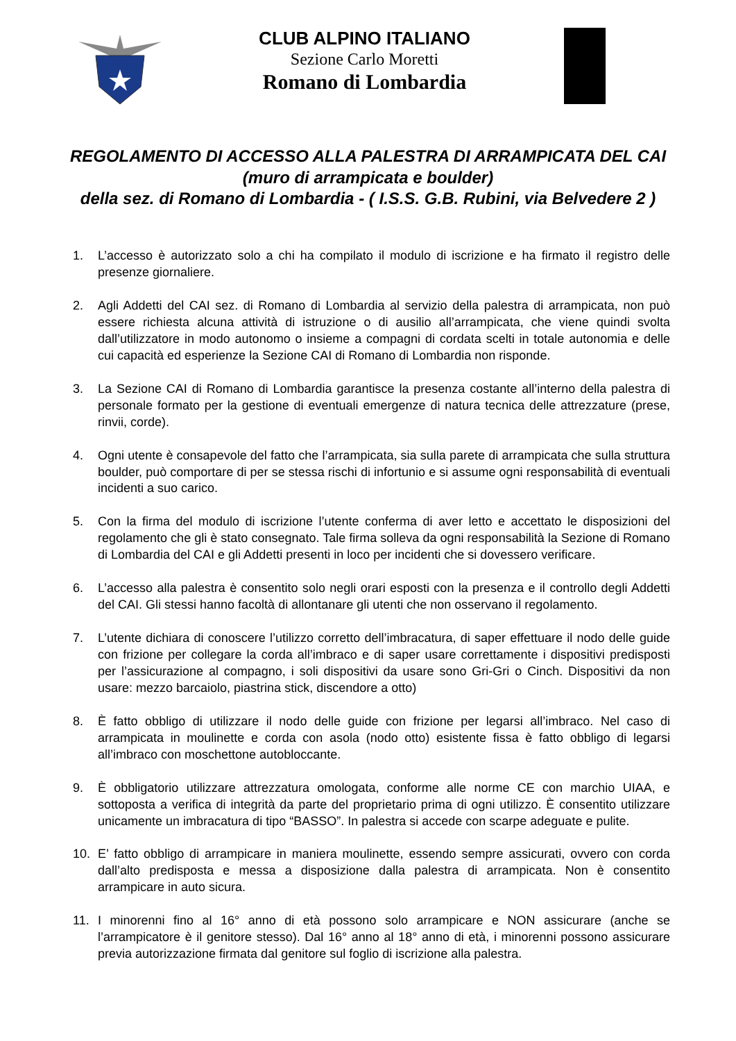CLUB ALPINO ITALIANO
Sezione Carlo Moretti
Romano di Lombardia
REGOLAMENTO DI ACCESSO ALLA PALESTRA DI ARRAMPICATA DEL CAI
(muro di arrampicata e boulder)
della sez. di Romano di Lombardia - ( I.S.S. G.B. Rubini, via Belvedere 2 )
1. L’accesso è autorizzato solo a chi ha compilato il modulo di iscrizione e ha firmato il registro delle presenze giornaliere.
2. Agli Addetti del CAI sez. di Romano di Lombardia al servizio della palestra di arrampicata, non può essere richiesta alcuna attività di istruzione o di ausilio all’arrampicata, che viene quindi svolta dall’utilizzatore in modo autonomo o insieme a compagni di cordata scelti in totale autonomia e delle cui capacità ed esperienze la Sezione CAI di Romano di Lombardia non risponde.
3. La Sezione CAI di Romano di Lombardia garantisce la presenza costante all’interno della palestra di personale formato per la gestione di eventuali emergenze di natura tecnica delle attrezzature (prese, rinvii, corde).
4. Ogni utente è consapevole del fatto che l’arrampicata, sia sulla parete di arrampicata che sulla struttura boulder, può comportare di per se stessa rischi di infortunio e si assume ogni responsabilità di eventuali incidenti a suo carico.
5. Con la firma del modulo di iscrizione l’utente conferma di aver letto e accettato le disposizioni del regolamento che gli è stato consegnato. Tale firma solleva da ogni responsabilità la Sezione di Romano di Lombardia del CAI e gli Addetti presenti in loco per incidenti che si dovessero verificare.
6. L’accesso alla palestra è consentito solo negli orari esposti con la presenza e il controllo degli Addetti del CAI. Gli stessi hanno facoltà di allontanare gli utenti che non osservano il regolamento.
7. L’utente dichiara di conoscere l’utilizzo corretto dell’imbracatura, di saper effettuare il nodo delle guide con frizione per collegare la corda all’imbraco e di saper usare correttamente i dispositivi predisposti per l’assicurazione al compagno, i soli dispositivi da usare sono Gri-Gri o Cinch. Dispositivi da non usare: mezzo barcaiolo, piastrina stick, discendore a otto)
8. È fatto obbligo di utilizzare il nodo delle guide con frizione per legarsi all’imbraco. Nel caso di arrampicata in moulinette e corda con asola (nodo otto) esistente fissa è fatto obbligo di legarsi all’imbraco con moschettone autobloccante.
9. È obbligatorio utilizzare attrezzatura omologata, conforme alle norme CE con marchio UIAA, e sottoposta a verifica di integrità da parte del proprietario prima di ogni utilizzo. È consentito utilizzare unicamente un imbracatura di tipo “BASSO”. In palestra si accede con scarpe adeguate e pulite.
10. E’ fatto obbligo di arrampicare in maniera moulinette, essendo sempre assicurati, ovvero con corda dall’alto predisposta e messa a disposizione dalla palestra di arrampicata. Non è consentito arrampicare in auto sicura.
11. I minorenni fino al 16° anno di età possono solo arrampicare e NON assicurare (anche se l’arrampicatore è il genitore stesso). Dal 16° anno al 18° anno di età, i minorenni possono assicurare previa autorizzazione firmata dal genitore sul foglio di iscrizione alla palestra.